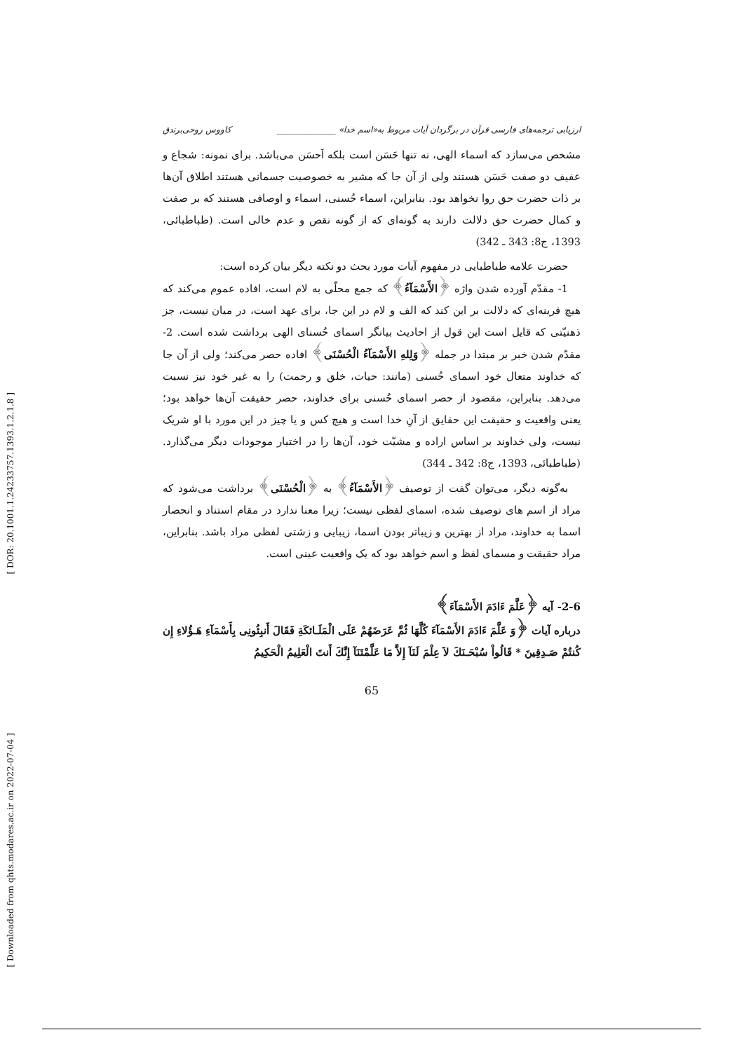[ DOR: 20.1001.1.24233757.1393.1.2.1.8 ]
[ Downloaded from qhts.modares.ac.ir on 2022-07-04 ]
ارزیابی ترجمه‌های فارسی قرآن در برگردان آیات مربوط به«اسم خدا» ______________ کاووس روحی‌برندق
مشخص می‌سازد که اسماء الهی، نه تنها حَسَن است بلکه اَحسَن می‌باشد. برای نمونه: شجاع و عفیف دو صفت حَسَن هستند ولی از آن جا که مشیر به خصوصیت جسمانی هستند اطلاق آن‌ها بر ذات حضرت حق روا نخواهد بود. بنابراین، اسماء حُسنی، اسماء و اوصافی هستند که بر صفت و کمال حضرت حق دلالت دارند به گونه‌ای که از گونه نقص و عدم خالی است. (طباطبائی، 1393، ج8: 343 ـ 342)
حضرت علامه طباطبایی در مفهوم آیات مورد بحث دو نکته دیگر بیان کرده است:
1- مقدّم آورده شدن واژه ﴿الأَسْمَآءُ﴾ که جمع محلّی به لام است، افاده عموم می‌کند که هیچ قرینه‌ای که دلالت بر این کند که الف و لام در این جا، برای عهد است، در میان نیست، جز ذهنیّتی که قایل است این قول از احادیث بیانگر اسمای حُسنای الهی برداشت شده است. 2- مقدّم شدن خبر بر مبتدا در جمله ﴿وَلِلهِ الأَسْمَآءُ الْحُسْنَى﴾ افاده حصر می‌کند؛ ولی از آن جا که خداوند متعال خود اسمای حُسنی (مانند: حیات، خلق و رحمت) را به غیر خود نیز نسبت می‌دهد. بنابراین، مقصود از حصر اسمای حُسنی برای خداوند، حصر حقیقت آن‌ها خواهد بود؛ یعنی واقعیت و حقیقت این حقایق از آنِ خدا است و هیچ کس و یا چیز در این مورد با او شریک نیست، ولی خداوند بر اساس اراده و مشیّت خود، آن‌ها را در اختیار موجودات دیگر می‌گذارد. (طباطبائی، 1393، ج8: 342 ـ 344)
به‌گونه دیگر، می‌توان گفت از توصیف ﴿الأَسْمَآءُ﴾ به ﴿الْحُسْنَى﴾ برداشت می‌شود که مراد از اسم های توصیف شده، اسمای لفظی نیست؛ زیرا معنا ندارد در مقام استناد و انحصار اسما به خداوند، مراد از بهترین و زیباتر بودن اسما، زیبایی و زشتی لفظی مراد باشد. بنابراین، مراد حقیقت و مسمای لفظ و اسم خواهد بود که یک واقعیت عینی است.
2-6- آیه ﴿عَلَّمَ ءَادَمَ الأَسْمَآءَ﴾
درباره آیات ﴿وَ عَلَّمَ ءَادَمَ الأَسْمَآءَ كُلَّهَا ثُمَّ عَرَضَهُمْ عَلَى الْمَلَـائكَةِ فَقَالَ أَنبِئُونِی بِأَسْمَآءِ هَـؤُلاءِ إِن كُنتُمْ صَـدِقِینَ * قَالُواْ سُبْحَـنَكَ لاَ عِلْمَ لَنَآ إِلاَّ مَا عَلَّمْتَنَآ إِنَّكَ أَنتَ الْعَلِیمُ الْحَكِیمُ
65